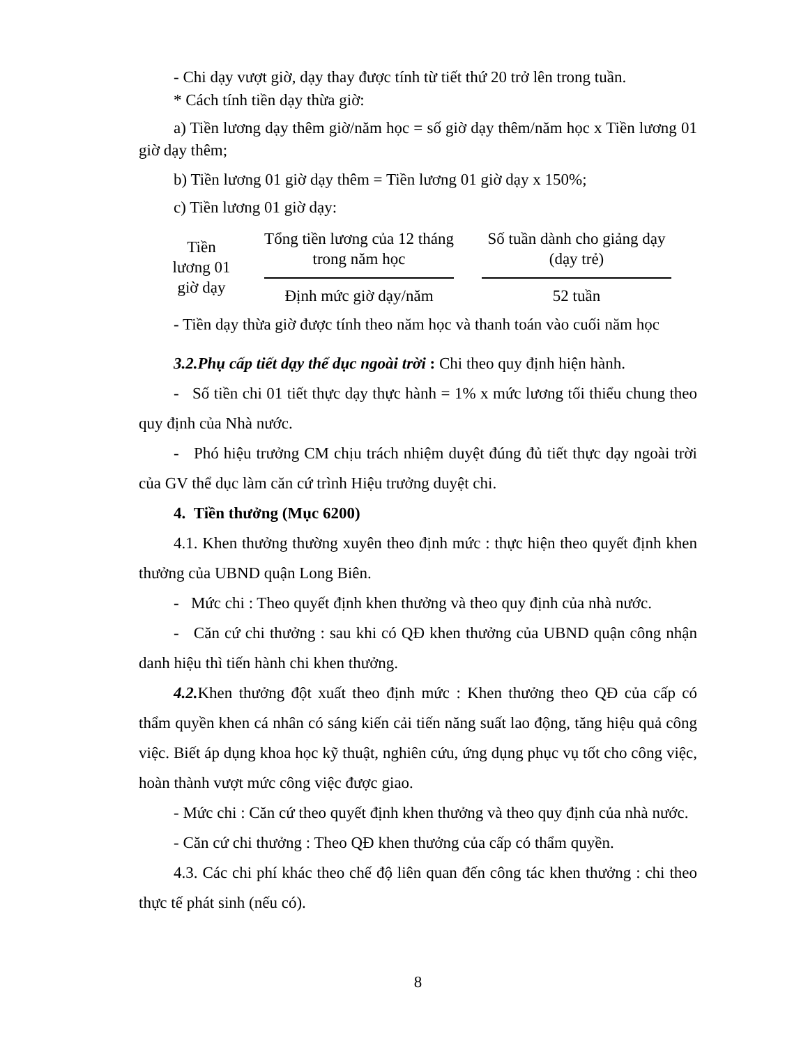- Chi dạy vượt giờ, dạy thay được tính từ tiết thứ 20 trở lên trong tuần.
* Cách tính tiền dạy thừa giờ:
a) Tiền lương dạy thêm giờ/năm học = số giờ dạy thêm/năm học x Tiền lương 01 giờ dạy thêm;
b) Tiền lương 01 giờ dạy thêm = Tiền lương 01 giờ dạy x 150%;
c) Tiền lương 01 giờ dạy:
Tiền lương 01 giờ dạy
Tổng tiền lương của 12 tháng trong năm học
Định mức giờ dạy/năm
Số tuần dành cho giảng dạy (dạy trẻ)
52 tuần
- Tiền dạy thừa giờ được tính theo năm học và thanh toán vào cuối năm học
3.2.Phụ cấp tiết dạy thể dục ngoài trời : Chi theo quy định hiện hành.
- Số tiền chi 01 tiết thực dạy thực hành = 1% x mức lương tối thiểu chung theo quy định của Nhà nước.
- Phó hiệu trưởng CM chịu trách nhiệm duyệt đúng đủ tiết thực dạy ngoài trời của GV thể dục làm căn cứ trình Hiệu trưởng duyệt chi.
4. Tiền thưởng (Mục 6200)
4.1. Khen thưởng thường xuyên theo định mức : thực hiện theo quyết định khen thưởng của UBND quận Long Biên.
- Mức chi : Theo quyết định khen thưởng và theo quy định của nhà nước.
- Căn cứ chi thưởng : sau khi có QĐ khen thưởng của UBND quận công nhận danh hiệu thì tiến hành chi khen thưởng.
4.2. Khen thưởng đột xuất theo định mức : Khen thưởng theo QĐ của cấp có thẩm quyền khen cá nhân có sáng kiến cải tiến năng suất lao động, tăng hiệu quả công việc. Biết áp dụng khoa học kỹ thuật, nghiên cứu, ứng dụng phục vụ tốt cho công việc, hoàn thành vượt mức công việc được giao.
- Mức chi : Căn cứ theo quyết định khen thưởng và theo quy định của nhà nước.
- Căn cứ chi thưởng : Theo QĐ khen thưởng của cấp có thẩm quyền.
4.3. Các chi phí khác theo chế độ liên quan đến công tác khen thưởng : chi theo thực tế phát sinh (nếu có).
8